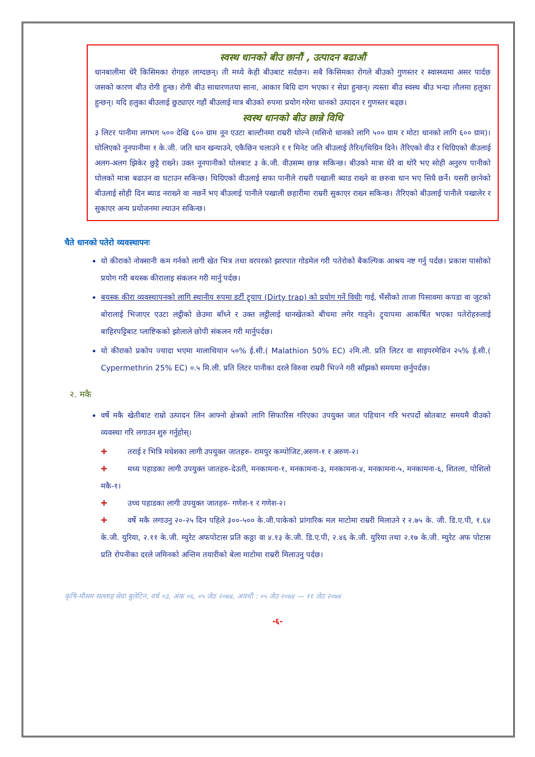स्वस्थ धानको बीउ छानौं , उत्पादन बढाऔं
धानबालीमा धेरै किसिमका रोगहरु लाग्दछन्। ती मध्ये केही बीउबाट सर्दछन। सबै किसिमका रोगले बीउको गुणस्तर र स्वास्थ्यमा असर पार्दछ जसको कारण बीउ रोगी हुन्छ। रोगी बीउ साधारणतया साना, आकार बिग्रि दाग भएका र सेप्रा हुन्छन्। त्यस्ता बीउ स्वस्थ बीउ भन्दा तौलमा हलुका हुन्छन्। यदि हलुका बीउलाई छुट्याएर गहौं बीउलाई मात्र बीउको रुपमा प्रयोग गरेमा धानको उत्पादन र गुणस्तर बढ्छ।
स्वस्थ धानको बीउ छान्ने विधि
३ लिटर पानीमा लगभग ५०० देखि ६०० ग्राम नून एउटा बाल्टीनमा राम्ररी घोल्ने (मसिनो धानको लागि ५०० ग्राम र मोटा धानको लागि ६०० ग्राम)। घोलिएको नूनपानीमा १ के.जी. जति धान खन्याउने, एकैछिन चलाउने र १ मिनेट जति बीउलाई तैरिन/थिग्रिन दिने। तैरिएको वीउ र थिग्रिएको वीउलाई अलग-अलग झिकेर छुट्टै राख्ने। उक्त नूनपानीको घोलबाट ३ के.जी. वीउसम्म छान्न सकिन्छ। बीउको मात्रा धेरै वा थोरै भए सोही अनुरुप पानीको घोलको मात्रा बढाउन वा घटाउन सकिन्छ। थिग्रिएको वीउलाई सफा पानीले राम्ररी पखाली ब्याड राख्ने वा छरुवा धान भए सिधै छर्ने। यसरी छानेको बीउलाई सोही दिन ब्याड नराख्ने वा नछर्ने भए बीउलाई पानीले पखाली छहारीमा राम्ररी सुकाएर राख्न सकिन्छ। तैरिएको बीउलाई पानीले पखालेर र सुकाएर अन्य प्रयोजनमा ल्याउन सकिन्छ।
चैते धानको पतेरो व्यवस्थापनः
यो कीराको नोक्सानी कम गर्नको लागी खेत भित्र तथा वरपरको झारपात गोडमेल गरी पतेरोको बैकल्पिक आश्रय नष्ट गर्नु पर्दछ। प्रकाश पासोको प्रयोग गरी बयस्क कीरालाइ संकलन गरी मार्नु पर्दछ।
बयस्क कीरा व्यवस्थापनको लागि स्थानीय रुपमा डर्टी ट्र्याप (Dirty trap) को प्रयोग गर्ने विधीः गाई, भैंसीको ताजा पिसावमा कपडा वा जुटको बोरालाई भिजाएर एउटा लट्ठीको छेउमा बाँध्ने र उक्त लट्ठीलाई धानखेतको बीचमा लगेर गाड्ने। ट्र्यापमा आकर्षित भएका पतेरोहरुलाई बाहिरपट्टिबाट प्लाष्टिकको झोलाले छोपी संकलन गरी मार्नुपर्दछ।
यो कीराको प्रकोप ज्यादा भएमा मालाथियान ५०% ई.सी.( Malathion 50% EC) २मि.ली. प्रति लिटर वा साइपरमेथ्रिन २५% ई.सी.( Cypermethrin 25% EC) ०.५ मि.ली. प्रति लिटर पानीका दरले विरुवा राम्ररी भिज्ने गरी साँझको समयमा छर्नुपर्दछ।
२. मकै
वर्षे मकै खेतीबाट राम्रो उत्पादन लिन आफ्नो क्षेत्रको लागि सिफारिस गरिएका उपयुक्त जात पहिचान गरि भरपर्दो स्रोतबाट समयमै वीउको व्यवस्था गरि लगाउन शुरु गर्नुहोस्।
✚ तराई र भित्रि मधेशका लागी उपयुक्त जातहरु- रामपुर कम्पोजिट,अरुण-१ र अरुण-२।
✚ मध्य पहाडका लागी उपयुक्त जातहरु-देउती, मनकामना-१, मनकामना-३, मनकामना-४, मनकामना-५, मनकामना-६, शितला, पोशिलो मकै-१।
✚ उच्च पहाडका लागी उपयुक्त जातहरु- गणेश-१ र गणेश-२।
✚ वर्षे मकै लगाउनु २०-२५ दिन पहिले ३००-५०० के.जी.पाकेको प्रांगारिक मल माटोमा राम्ररी मिलाउने र २.७५ के. जी. डि.ए.पी, १.६४ के.जी. युरिया, २.११ के.जी. म्युरेट अफपोटास प्रति कठ्ठा वा ४.१३ के.जी. डि.ए.पी, २.४६ के.जी. युरिया तथा २.१७ के.जी. म्युरेट अफ पोटास प्रति रोपनीका दरले जमिनको अन्तिम तयारीको बेला माटोमा राम्ररी मिलाउनु पर्दछ।
कृषि-मौसम सल्लाह सेवा बुलेटिन, वर्ष ०३, अंक ०६, ०५ जेठ २०७४, अवधी : ०५ जेठ २०७४ — ११ जेठ २०७४
-६-